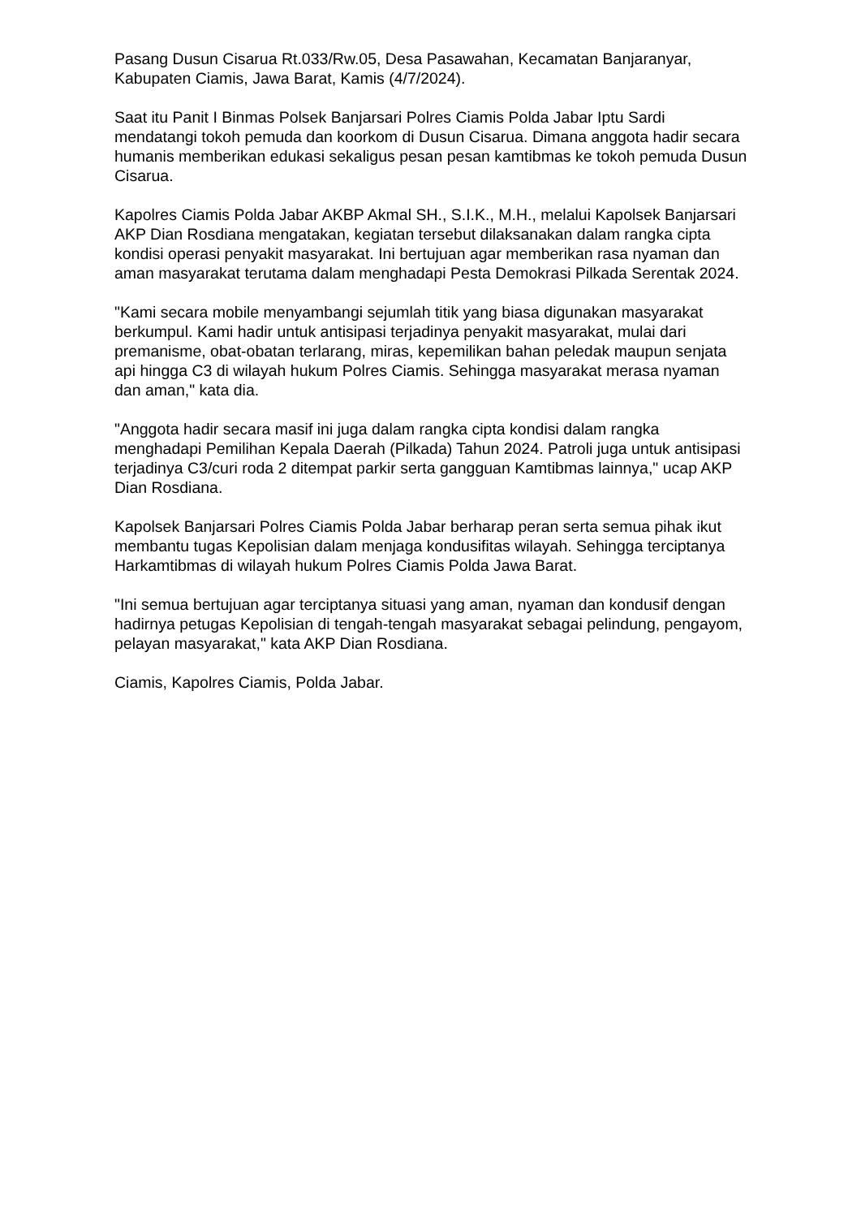Pasang Dusun Cisarua Rt.033/Rw.05, Desa Pasawahan, Kecamatan Banjaranyar, Kabupaten Ciamis, Jawa Barat, Kamis (4/7/2024).
Saat itu Panit I Binmas Polsek Banjarsari Polres Ciamis Polda Jabar Iptu Sardi mendatangi tokoh pemuda dan koorkom di Dusun Cisarua. Dimana anggota hadir secara humanis memberikan edukasi sekaligus pesan pesan kamtibmas ke tokoh pemuda Dusun Cisarua.
Kapolres Ciamis Polda Jabar AKBP Akmal SH., S.I.K., M.H., melalui Kapolsek Banjarsari AKP Dian Rosdiana mengatakan, kegiatan tersebut dilaksanakan dalam rangka cipta kondisi operasi penyakit masyarakat. Ini bertujuan agar memberikan rasa nyaman dan aman masyarakat terutama dalam menghadapi Pesta Demokrasi Pilkada Serentak 2024.
"Kami secara mobile menyambangi sejumlah titik yang biasa digunakan masyarakat berkumpul. Kami hadir untuk antisipasi terjadinya penyakit masyarakat, mulai dari premanisme, obat-obatan terlarang, miras, kepemilikan bahan peledak maupun senjata api hingga C3 di wilayah hukum Polres Ciamis. Sehingga masyarakat merasa nyaman dan aman," kata dia.
"Anggota hadir secara masif ini juga dalam rangka cipta kondisi dalam rangka menghadapi Pemilihan Kepala Daerah (Pilkada) Tahun 2024. Patroli juga untuk antisipasi terjadinya C3/curi roda 2 ditempat parkir serta gangguan Kamtibmas lainnya," ucap AKP Dian Rosdiana.
Kapolsek Banjarsari Polres Ciamis Polda Jabar berharap peran serta semua pihak ikut membantu tugas Kepolisian dalam menjaga kondusifitas wilayah. Sehingga terciptanya Harkamtibmas di wilayah hukum Polres Ciamis Polda Jawa Barat.
"Ini semua bertujuan agar terciptanya situasi yang aman, nyaman dan kondusif dengan hadirnya petugas Kepolisian di tengah-tengah masyarakat sebagai pelindung, pengayom, pelayan masyarakat," kata AKP Dian Rosdiana.
Ciamis, Kapolres Ciamis, Polda Jabar.